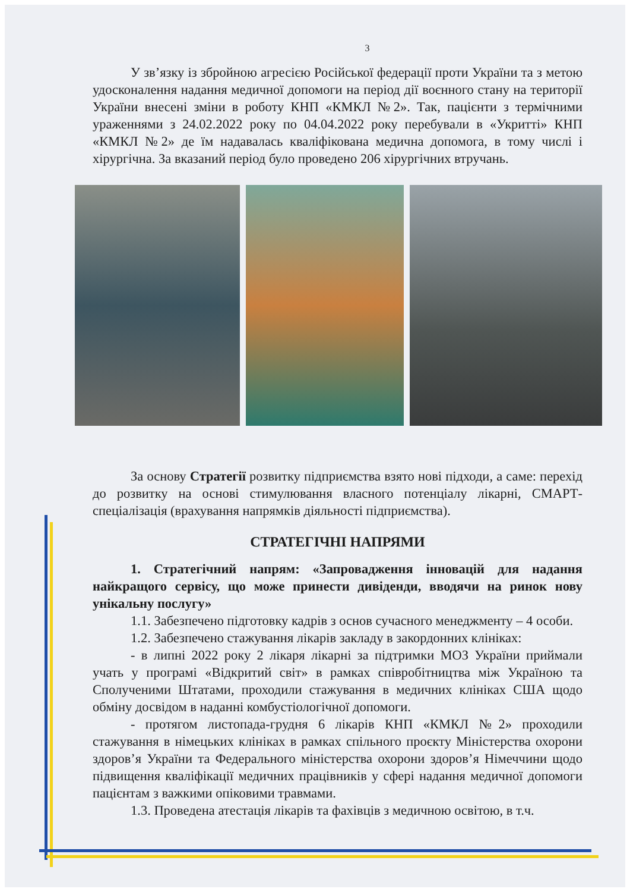3
У зв’язку із збройною агресією Російської федерації проти України та з метою удосконалення надання медичної допомоги на період дії воєнного стану на території України внесені зміни в роботу КНП «КМКЛ №2». Так, пацієнти з термічними ураженнями з 24.02.2022 року по 04.04.2022 року перебували в «Укритті» КНП «КМКЛ №2» де їм надавалась кваліфікована медична допомога, в тому числі і хірургічна. За вказаний період було проведено 206 хірургічних втручань.
За основу Стратегії розвитку підприємства взято нові підходи, а саме: перехід до розвитку на основі стимулювання власного потенціалу лікарні, СМАРТ-спеціалізація (врахування напрямків діяльності підприємства).
СТРАТЕГІЧНІ НАПРЯМИ
1. Стратегічний напрям: «Запровадження інновацій для надання найкращого сервісу, що може принести дивіденди, вводячи на ринок нову унікальну послугу»
1.1. Забезпечено підготовку кадрів з основ сучасного менеджменту – 4 особи.
1.2. Забезпечено стажування лікарів закладу в закордонних клініках:
- в липні 2022 року 2 лікаря лікарні за підтримки МОЗ України приймали учать у програмі «Відкритий світ» в рамках співробітництва між Україною та Сполученими Штатами, проходили стажування в медичних клініках США щодо обміну досвідом в наданні комбустіологічної допомоги.
- протягом листопада-грудня 6 лікарів КНП «КМКЛ №2» проходили стажування в німецьких клініках в рамках спільного проєкту Міністерства охорони здоров’я України та Федерального міністерства охорони здоров’я Німеччини щодо підвищення кваліфікації медичних працівників у сфері надання медичної допомоги пацієнтам з важкими опіковими травмами.
1.3. Проведена атестація лікарів та фахівців з медичною освітою, в т.ч.